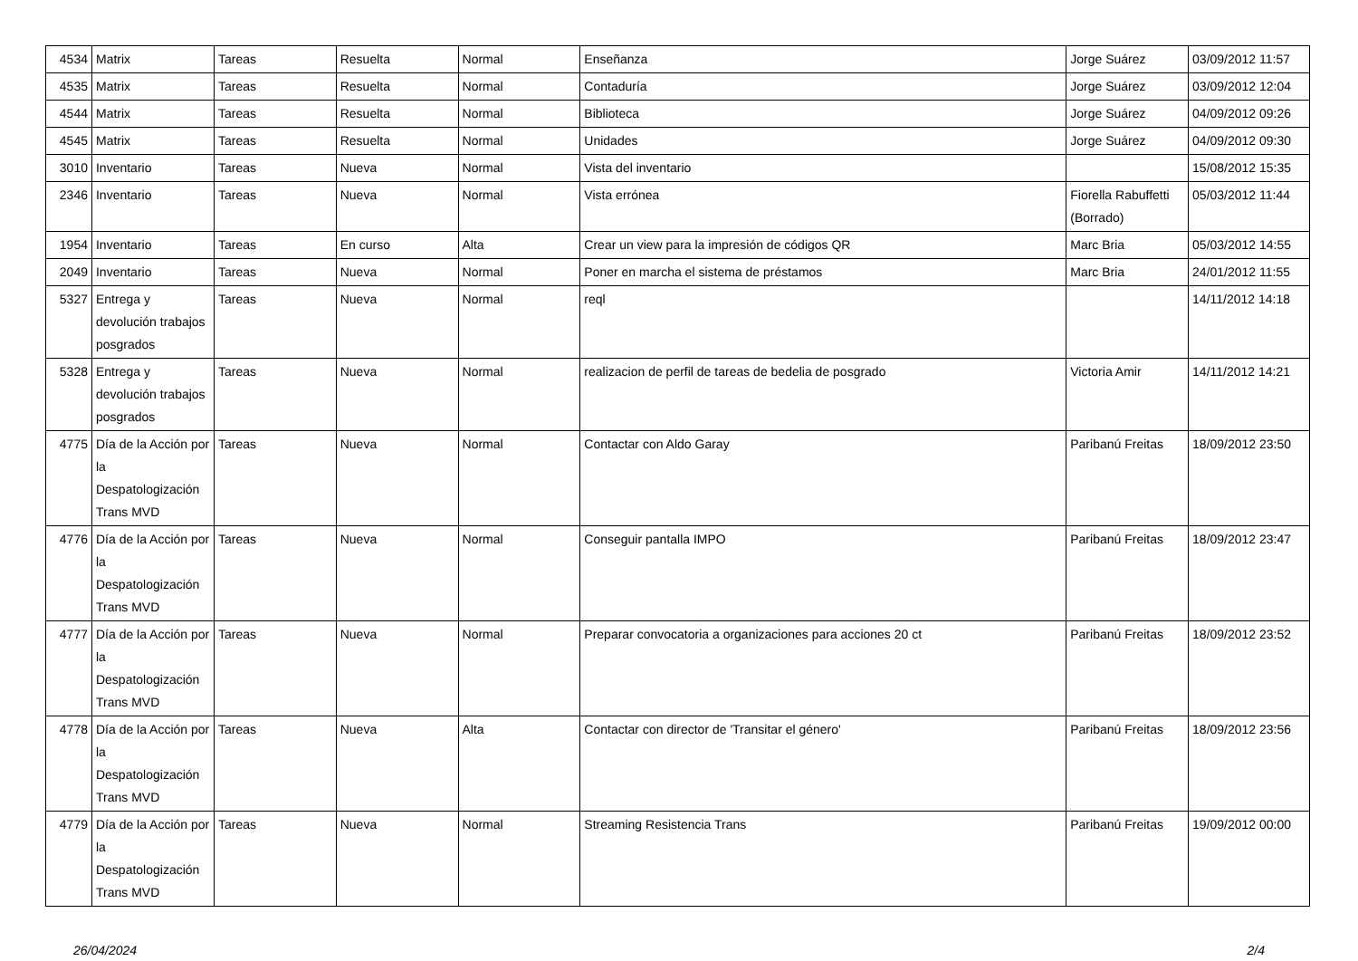| 4534 | Matrix | Tareas | Resuelta | Normal | Enseñanza | Jorge Suárez | 03/09/2012 11:57 |
| 4535 | Matrix | Tareas | Resuelta | Normal | Contaduría | Jorge Suárez | 03/09/2012 12:04 |
| 4544 | Matrix | Tareas | Resuelta | Normal | Biblioteca | Jorge Suárez | 04/09/2012 09:26 |
| 4545 | Matrix | Tareas | Resuelta | Normal | Unidades | Jorge Suárez | 04/09/2012 09:30 |
| 3010 | Inventario | Tareas | Nueva | Normal | Vista del inventario | | 15/08/2012 15:35 |
| 2346 | Inventario | Tareas | Nueva | Normal | Vista errónea | Fiorella Rabuffetti (Borrado) | 05/03/2012 11:44 |
| 1954 | Inventario | Tareas | En curso | Alta | Crear un view para la impresión de códigos QR | Marc Bria | 05/03/2012 14:55 |
| 2049 | Inventario | Tareas | Nueva | Normal | Poner en marcha el sistema de préstamos | Marc Bria | 24/01/2012 11:55 |
| 5327 | Entrega y devolución trabajos posgrados | Tareas | Nueva | Normal | reql | | 14/11/2012 14:18 |
| 5328 | Entrega y devolución trabajos posgrados | Tareas | Nueva | Normal | realizacion de perfil de tareas de bedelia de posgrado | Victoria Amir | 14/11/2012 14:21 |
| 4775 | Día de la Acción por la Despatologización Trans MVD | Tareas | Nueva | Normal | Contactar con Aldo Garay | Paribanú Freitas | 18/09/2012 23:50 |
| 4776 | Día de la Acción por la Despatologización Trans MVD | Tareas | Nueva | Normal | Conseguir pantalla IMPO | Paribanú Freitas | 18/09/2012 23:47 |
| 4777 | Día de la Acción por la Despatologización Trans MVD | Tareas | Nueva | Normal | Preparar convocatoria a organizaciones para acciones 20 ct | Paribanú Freitas | 18/09/2012 23:52 |
| 4778 | Día de la Acción por la Despatologización Trans MVD | Tareas | Nueva | Alta | Contactar con director de 'Transitar el género' | Paribanú Freitas | 18/09/2012 23:56 |
| 4779 | Día de la Acción por la Despatologización Trans MVD | Tareas | Nueva | Normal | Streaming Resistencia Trans | Paribanú Freitas | 19/09/2012 00:00 |
26/04/2024 2/4